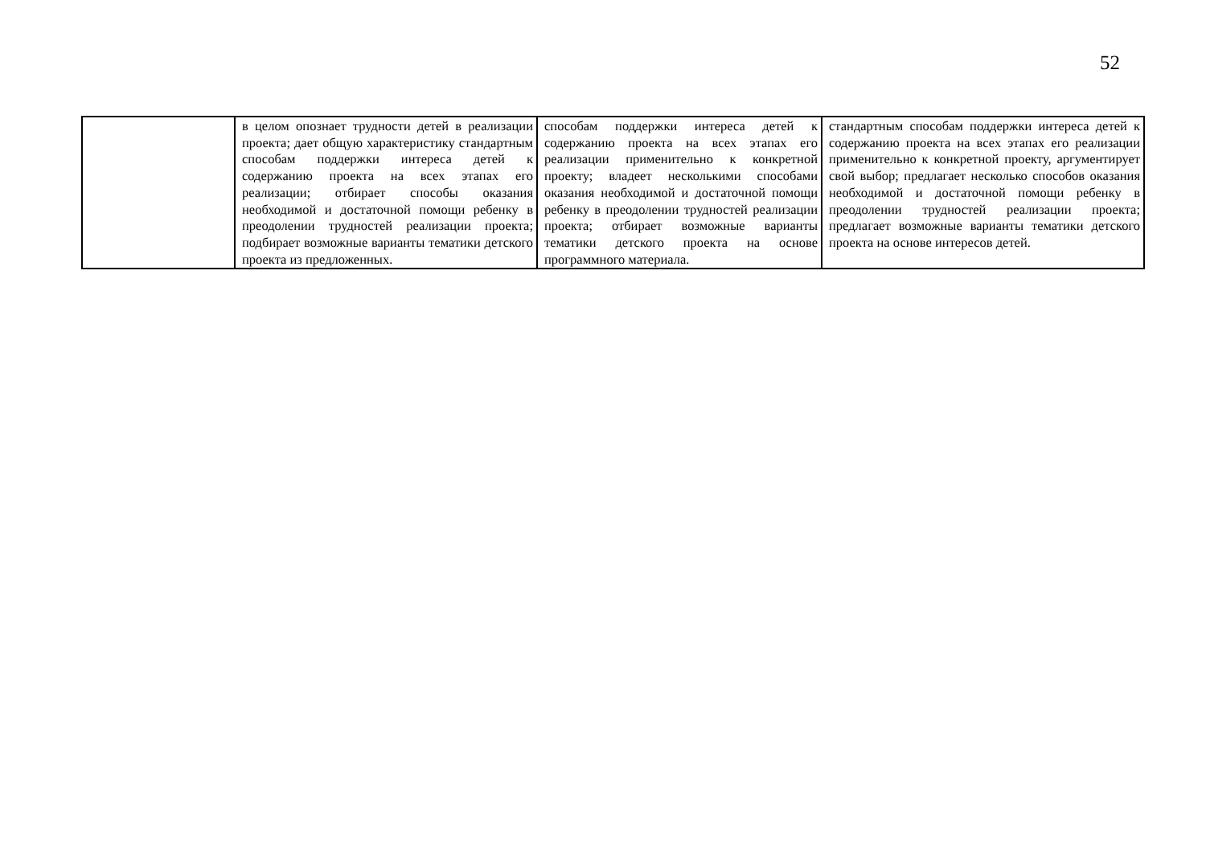52
| | в целом опознает трудности детей в реализации проекта; дает общую характеристику стандартным способам поддержки интереса детей к содержанию проекта на всех этапах его реализации; отбирает способы оказания необходимой и достаточной помощи ребенку в преодолении трудностей реализации проекта; подбирает возможные варианты тематики детского проекта из предложенных. | способам поддержки интереса детей к содержанию проекта на всех этапах его реализации применительно к конкретной проекту; владеет несколькими способами оказания необходимой и достаточной помощи ребенку в преодолении трудностей реализации проекта; отбирает возможные варианты тематики детского проекта на основе программного материала. | стандартным способам поддержки интереса детей к содержанию проекта на всех этапах его реализации применительно к конкретной проекту, аргументирует свой выбор; предлагает несколько способов оказания необходимой и достаточной помощи ребенку в преодолении трудностей реализации проекта; предлагает возможные варианты тематики детского проекта на основе интересов детей. |